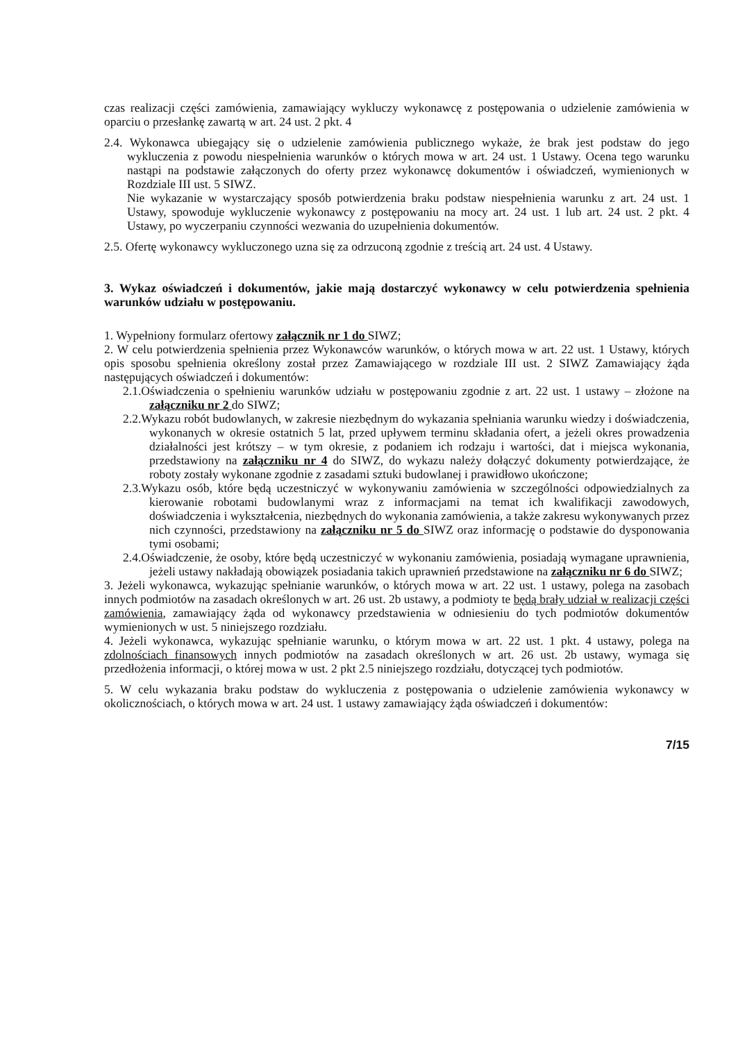czas realizacji części zamówienia, zamawiający wykluczy wykonawcę z postępowania o udzielenie zamówienia w oparciu o przesłankę zawartą w art. 24 ust. 2 pkt. 4
2.4. Wykonawca ubiegający się o udzielenie zamówienia publicznego wykaże, że brak jest podstaw do jego wykluczenia z powodu niespełnienia warunków o których mowa w art. 24 ust. 1 Ustawy. Ocena tego warunku nastąpi na podstawie załączonych do oferty przez wykonawcę dokumentów i oświadczeń, wymienionych w Rozdziale III ust. 5 SIWZ.
Nie wykazanie w wystarczający sposób potwierdzenia braku podstaw niespełnienia warunku z art. 24 ust. 1 Ustawy, spowoduje wykluczenie wykonawcy z postępowaniu na mocy art. 24 ust. 1 lub art. 24 ust. 2 pkt. 4 Ustawy, po wyczerpaniu czynności wezwania do uzupełnienia dokumentów.
2.5. Ofertę wykonawcy wykluczonego uzna się za odrzuconą zgodnie z treścią art. 24 ust. 4 Ustawy.
3. Wykaz oświadczeń i dokumentów, jakie mają dostarczyć wykonawcy w celu potwierdzenia spełnienia warunków udziału w postępowaniu.
1. Wypełniony formularz ofertowy załącznik nr 1 do SIWZ;
2. W celu potwierdzenia spełnienia przez Wykonawców warunków, o których mowa w art. 22 ust. 1 Ustawy, których opis sposobu spełnienia określony został przez Zamawiającego w rozdziale III ust. 2 SIWZ Zamawiający żąda następujących oświadczeń i dokumentów:
2.1.Oświadczenia o spełnieniu warunków udziału w postępowaniu zgodnie z art. 22 ust. 1 ustawy – złożone na załączniku nr 2 do SIWZ;
2.2.Wykazu robót budowlanych, w zakresie niezbędnym do wykazania spełniania warunku wiedzy i doświadczenia, wykonanych w okresie ostatnich 5 lat, przed upływem terminu składania ofert, a jeżeli okres prowadzenia działalności jest krótszy – w tym okresie, z podaniem ich rodzaju i wartości, dat i miejsca wykonania, przedstawiony na załączniku nr 4 do SIWZ, do wykazu należy dołączyć dokumenty potwierdzające, że roboty zostały wykonane zgodnie z zasadami sztuki budowlanej i prawidłowo ukończone;
2.3.Wykazu osób, które będą uczestniczyć w wykonywaniu zamówienia w szczególności odpowiedzialnych za kierowanie robotami budowlanymi wraz z informacjami na temat ich kwalifikacji zawodowych, doświadczenia i wykształcenia, niezbędnych do wykonania zamówienia, a także zakresu wykonywanych przez nich czynności, przedstawiony na załączniku nr 5 do SIWZ oraz informację o podstawie do dysponowania tymi osobami;
2.4.Oświadczenie, że osoby, które będą uczestniczyć w wykonaniu zamówienia, posiadają wymagane uprawnienia, jeżeli ustawy nakładają obowiązek posiadania takich uprawnień przedstawione na załączniku nr 6 do SIWZ;
3. Jeżeli wykonawca, wykazując spełnianie warunków, o których mowa w art. 22 ust. 1 ustawy, polega na zasobach innych podmiotów na zasadach określonych w art. 26 ust. 2b ustawy, a podmioty te będą brały udział w realizacji części zamówienia, zamawiający żąda od wykonawcy przedstawienia w odniesieniu do tych podmiotów dokumentów wymienionych w ust. 5 niniejszego rozdziału.
4. Jeżeli wykonawca, wykazując spełnianie warunku, o którym mowa w art. 22 ust. 1 pkt. 4 ustawy, polega na zdolnościach finansowych innych podmiotów na zasadach określonych w art. 26 ust. 2b ustawy, wymaga się przedłożenia informacji, o której mowa w ust. 2 pkt 2.5 niniejszego rozdziału, dotyczącej tych podmiotów.
5. W celu wykazania braku podstaw do wykluczenia z postępowania o udzielenie zamówienia wykonawcy w okolicznościach, o których mowa w art. 24 ust. 1 ustawy zamawiający żąda oświadczeń i dokumentów:
7/15